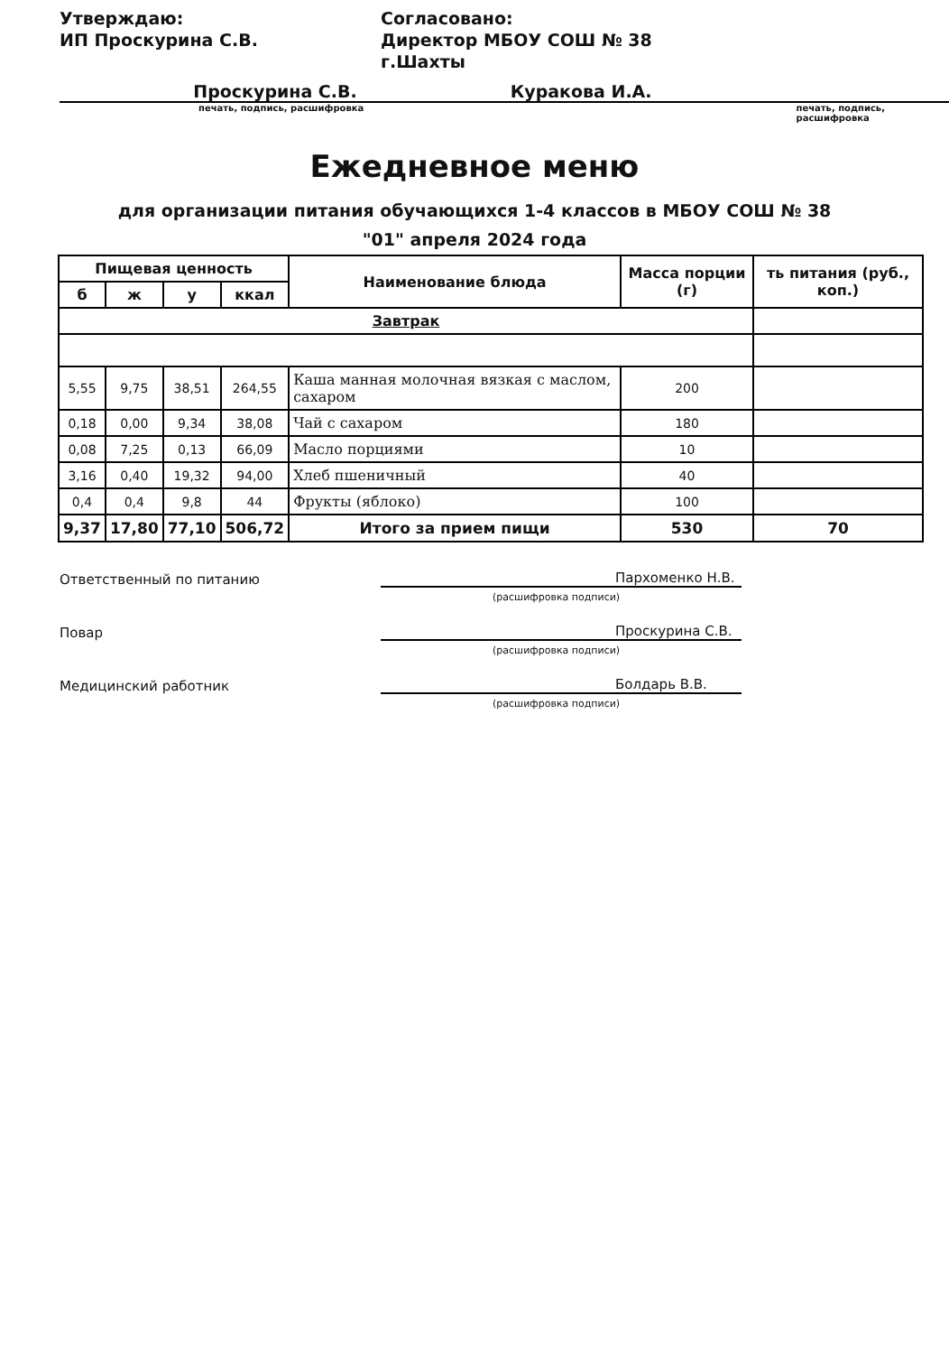Утверждаю:
ИП Проскурина С.В.
Согласовано:
Директор МБОУ СОШ № 38 г.Шахты
Проскурина С.В. Куракова И.А.
печать, подпись, расшифровка печать, подпись, расшифровка
Ежедневное меню
для организации питания обучающихся 1-4 классов в МБОУ СОШ № 38
"01" апреля 2024 года
| Пищевая ценность | | | | Наименование блюда | Масса порции (г) | ть питания (руб., коп.) |
| --- | --- | --- | --- | --- | --- | --- |
| б | ж | у | ккал | | | |
| Завтрак | | | | | | |
| 5,55 | 9,75 | 38,51 | 264,55 | Каша манная молочная вязкая с маслом, сахаром | 200 | |
| 0,18 | 0,00 | 9,34 | 38,08 | Чай с сахаром | 180 | |
| 0,08 | 7,25 | 0,13 | 66,09 | Масло порциями | 10 | |
| 3,16 | 0,40 | 19,32 | 94,00 | Хлеб пшеничный | 40 | |
| 0,4 | 0,4 | 9,8 | 44 | Фрукты (яблоко) | 100 | |
| 9,37 | 17,80 | 77,10 | 506,72 | Итого за прием пищи | 530 | 70 |
Ответственный по питанию Пархоменко Н.В.
(расшифровка подписи)
Повар Проскурина С.В.
(расшифровка подписи)
Медицинский работник Болдарь В.В.
(расшифровка подписи)